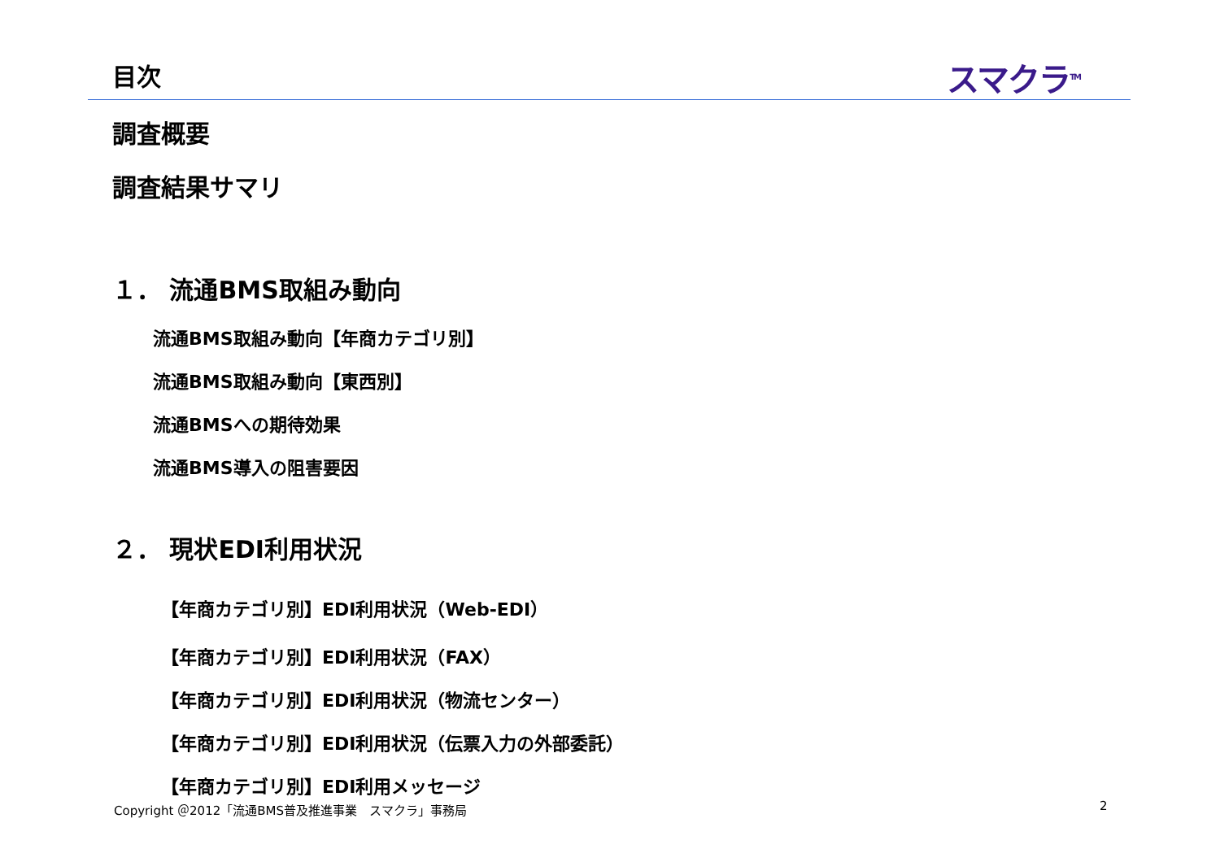目次 スマクラ<sup>TM</sup>
調査概要
調査結果サマリ
１． 流通BMS取組み動向
流通BMS取組み動向【年商カテゴリ別】
流通BMS取組み動向【東西別】
流通BMSへの期待効果
流通BMS導入の阻害要因
２． 現状EDI利用状況
【年商カテゴリ別】EDI利用状況（Web-EDI）
【年商カテゴリ別】EDI利用状況（FAX）
【年商カテゴリ別】EDI利用状況（物流センター）
【年商カテゴリ別】EDI利用状況（伝票入力の外部委託）
【年商カテゴリ別】EDI利用メッセージ
Copyright ＠2012「流通BMS普及推進事業　スマクラ」事務局
2